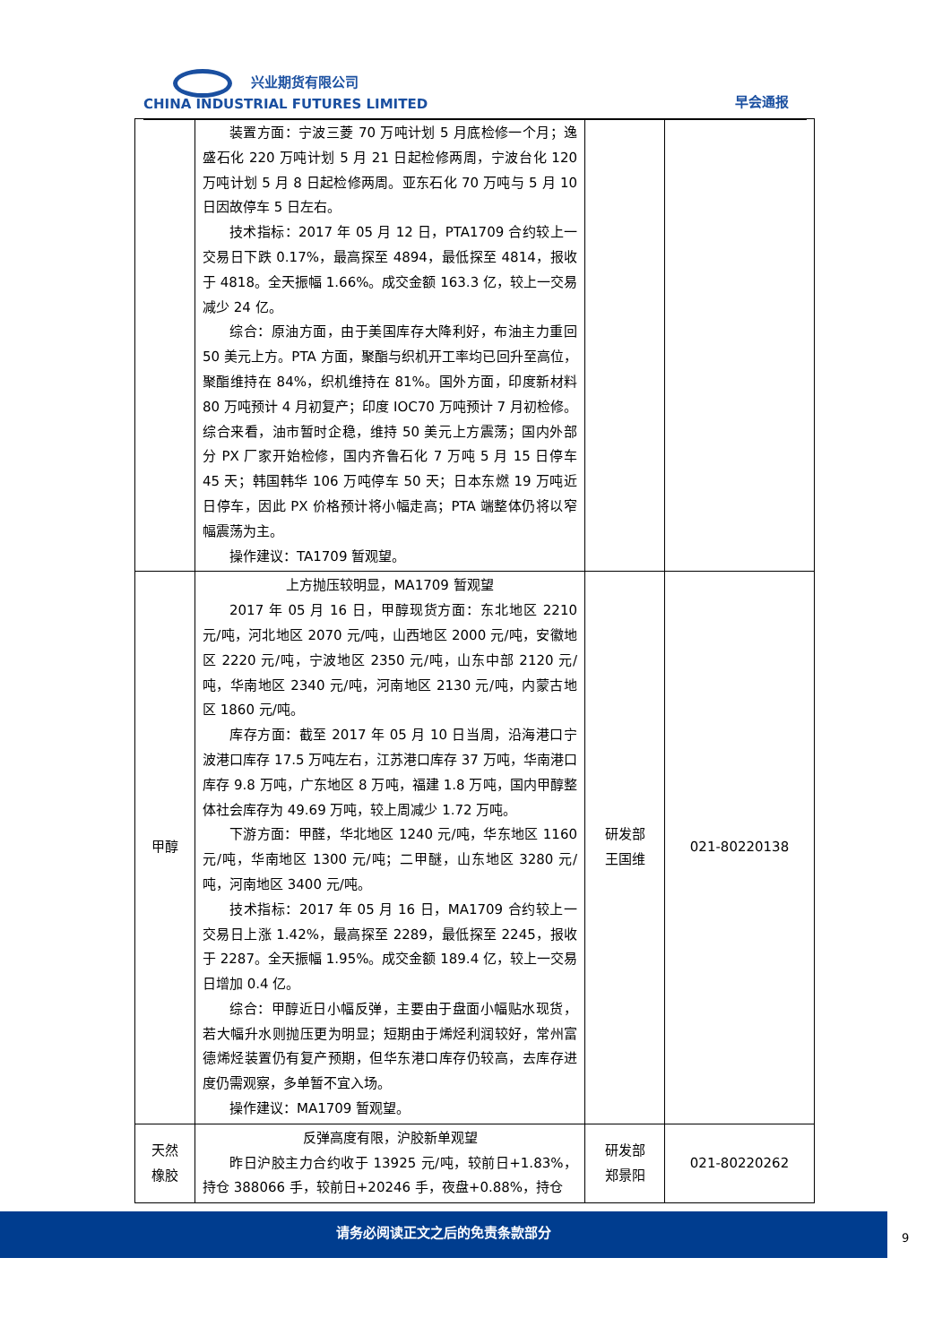兴业期货有限公司
CHINA INDUSTRIAL FUTURES LIMITED
早会通报
| | 装置方面：宁波三菱 70 万吨计划 5 月底检修一个月；逸盛石化 220 万吨计划 5 月 21 日起检修两周，宁波台化 120 万吨计划 5 月 8 日起检修两周。亚东石化 70 万吨与 5 月 10 日因故停车 5 日左右。 技术指标：2017 年 05 月 12 日，PTA1709 合约较上一交易日下跌 0.17%，最高探至 4894，最低探至 4814，报收于 4818。全天振幅 1.66%。成交金额 163.3 亿，较上一交易减少 24 亿。 综合：原油方面，由于美国库存大降利好，布油主力重回 50 美元上方。PTA 方面，聚酯与织机开工率均已回升至高位，聚酯维持在 84%，织机维持在 81%。国外方面，印度新材料 80 万吨预计 4 月初复产；印度 IOC70 万吨预计 7 月初检修。综合来看，油市暂时企稳，维持 50 美元上方震荡；国内外部分 PX 厂家开始检修，国内齐鲁石化 7 万吨 5 月 15 日停车 45 天；韩国韩华 106 万吨停车 50 天；日本东燃 19 万吨近日停车，因此 PX 价格预计将小幅走高；PTA 端整体仍将以窄幅震荡为主。 操作建议：TA1709 暂观望。 | | |
| 甲醇 | 上方抛压较明显，MA1709 暂观望 2017 年 05 月 16 日，甲醇现货方面：东北地区 2210 元/吨，河北地区 2070 元/吨，山西地区 2000 元/吨，安徽地区 2220 元/吨，宁波地区 2350 元/吨，山东中部 2120 元/吨，华南地区 2340 元/吨，河南地区 2130 元/吨，内蒙古地区 1860 元/吨。 库存方面：截至 2017 年 05 月 10 日当周，沿海港口宁波港口库存 17.5 万吨左右，江苏港口库存 37 万吨，华南港口库存 9.8 万吨，广东地区 8 万吨，福建 1.8 万吨，国内甲醇整体社会库存为 49.69 万吨，较上周减少 1.72 万吨。 下游方面：甲醛，华北地区 1240 元/吨，华东地区 1160 元/吨，华南地区 1300 元/吨；二甲醚，山东地区 3280 元/吨，河南地区 3400 元/吨。 技术指标：2017 年 05 月 16 日，MA1709 合约较上一交易日上涨 1.42%，最高探至 2289，最低探至 2245，报收于 2287。全天振幅 1.95%。成交金额 189.4 亿，较上一交易日增加 0.4 亿。 综合：甲醇近日小幅反弹，主要由于盘面小幅贴水现货，若大幅升水则抛压更为明显；短期由于烯烃利润较好，常州富德烯烃装置仍有复产预期，但华东港口库存仍较高，去库存进度仍需观察，多单暂不宜入场。 操作建议：MA1709 暂观望。 | 研发部 王国维 | 021-80220138 |
| 天然 橡胶 | 反弹高度有限，沪胶新单观望 昨日沪胶主力合约收于 13925 元/吨，较前日+1.83%，持仓 388066 手，较前日+20246 手，夜盘+0.88%，持仓 | 研发部 郑景阳 | 021-80220262 |
请务必阅读正文之后的免责条款部分
9